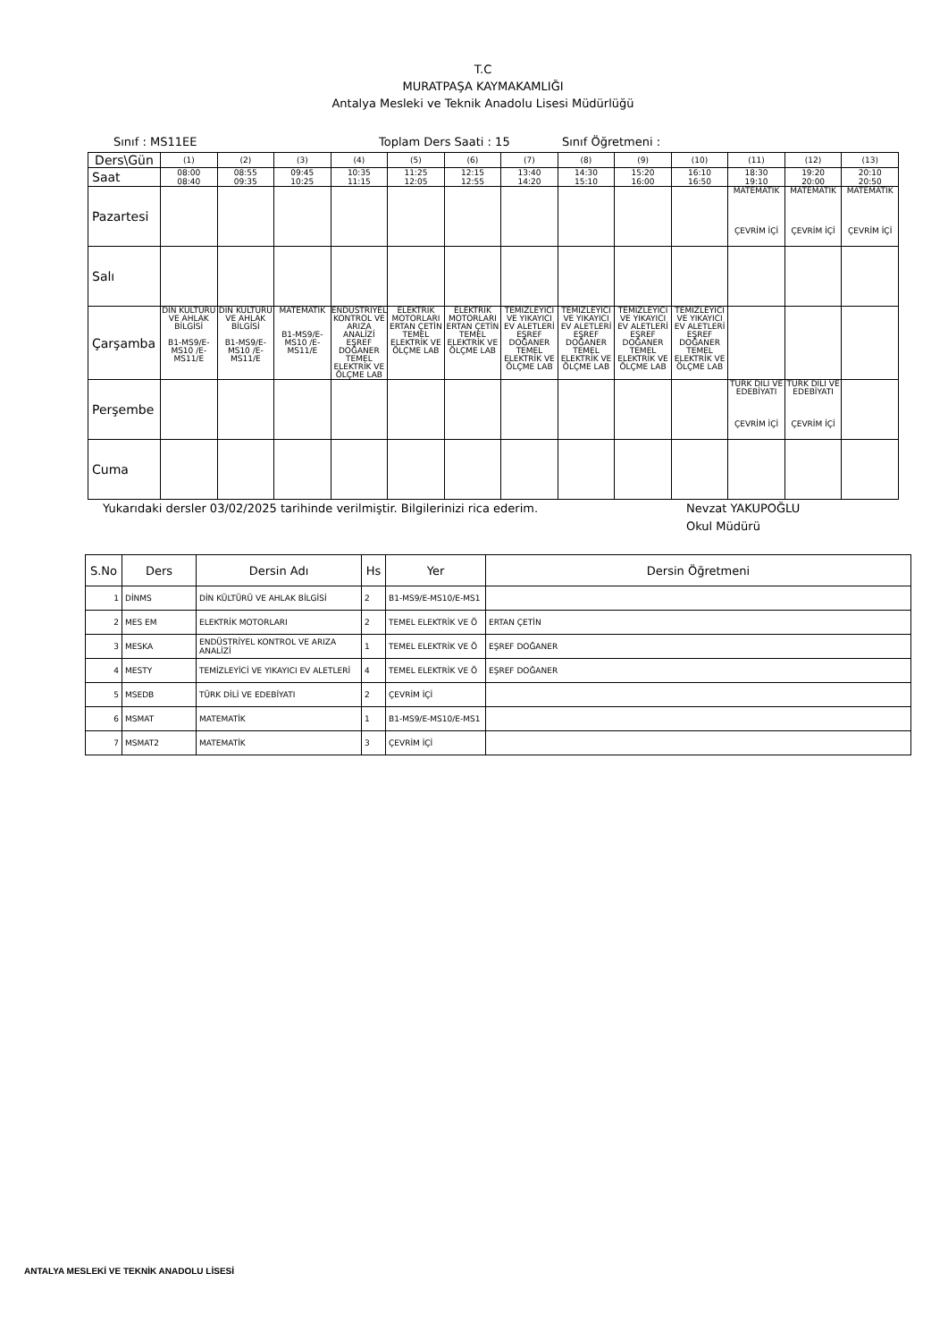T.C
MURATPAŞA KAYMAKAMLIĞI
Antalya Mesleki ve Teknik Anadolu Lisesi Müdürlüğü
Sınıf : MS11EE Toplam Ders Saati : 15 Sınıf Öğretmeni :
| Ders\Gün | (1) | (2) | (3) | (4) | (5) | (6) | (7) | (8) | (9) | (10) | (11) | (12) | (13) |
| Saat | 08:00 08:40 | 08:55 09:35 | 09:45 10:25 | 10:35 11:15 | 11:25 12:05 | 12:15 12:55 | 13:40 14:20 | 14:30 15:10 | 15:20 16:00 | 16:10 16:50 | 18:30 19:10 | 19:20 20:00 | 20:10 20:50 |
| Pazartesi | | | | | | | | | | | MATEMATİK ÇEVRİM İÇİ | MATEMATİK ÇEVRİM İÇİ | MATEMATİK ÇEVRİM İÇİ |
| Salı | | | | | | | | | | | | | |
| Çarşamba | DİN KÜLTÜRÜ VE AHLAK BİLGİSİ B1-MS9/E-MS10 /E-MS11/E | DİN KÜLTÜRÜ VE AHLAK BİLGİSİ B1-MS9/E-MS10 /E-MS11/E | MATEMATİK B1-MS9/E-MS10 /E-MS11/E | ENDÜSTRİYEL KONTROL VE ARIZA ANALİZİ EŞREF DOĞANER TEMEL ELEKTRİK VE ÖLÇME LAB | ELEKTRİK MOTORLARI ERTAN ÇETİN TEMEL ELEKTRİK VE ÖLÇME LAB | ELEKTRİK MOTORLARI ERTAN ÇETİN TEMEL ELEKTRİK VE ÖLÇME LAB | TEMİZLEYİCİ VE YIKAYICI EV ALETLERİ EŞREF DOĞANER TEMEL ELEKTRİK VE ÖLÇME LAB | TEMİZLEYİCİ VE YIKAYICI EV ALETLERİ EŞREF DOĞANER TEMEL ELEKTRİK VE ÖLÇME LAB | TEMİZLEYİCİ VE YIKAYICI EV ALETLERİ EŞREF DOĞANER TEMEL ELEKTRİK VE ÖLÇME LAB | TEMİZLEYİCİ VE YIKAYICI EV ALETLERİ EŞREF DOĞANER TEMEL ELEKTRİK VE ÖLÇME LAB | | | |
| Perşembe | | | | | | | | | | | TÜRK DİLİ VE EDEBİYATI ÇEVRİM İÇİ | TÜRK DİLİ VE EDEBİYATI ÇEVRİM İÇİ | |
| Cuma | | | | | | | | | | | | | |
Yukarıdaki dersler 03/02/2025 tarihinde verilmiştir. Bilgilerinizi rica ederim. Nevzat YAKUPOĞLU
Okul Müdürü
| S.No | Ders | Dersin Adı | Hs | Yer | Dersin Öğretmeni |
| --- | --- | --- | --- | --- | --- |
| 1 | DİNMS | DİN KÜLTÜRÜ VE AHLAK BİLGİSİ | 2 | B1-MS9/E-MS10/E-MS1 | |
| 2 | MES EM | ELEKTRİK MOTORLARI | 2 | TEMEL ELEKTRİK VE Ö | ERTAN ÇETİN |
| 3 | MESKA | ENDÜSTRİYEL KONTROL VE ARIZA ANALİZİ | 1 | TEMEL ELEKTRİK VE Ö | EŞREF DOĞANER |
| 4 | MESTY | TEMİZLEYİCİ VE YIKAYICI EV ALETLERİ | 4 | TEMEL ELEKTRİK VE Ö | EŞREF DOĞANER |
| 5 | MSEDB | TÜRK DİLİ VE EDEBİYATI | 2 | ÇEVRİM İÇİ | |
| 6 | MSMAT | MATEMATİK | 1 | B1-MS9/E-MS10/E-MS1 | |
| 7 | MSMAT2 | MATEMATİK | 3 | ÇEVRİM İÇİ | |
ANTALYA MESLEKİ VE TEKNİK ANADOLU LİSESİ